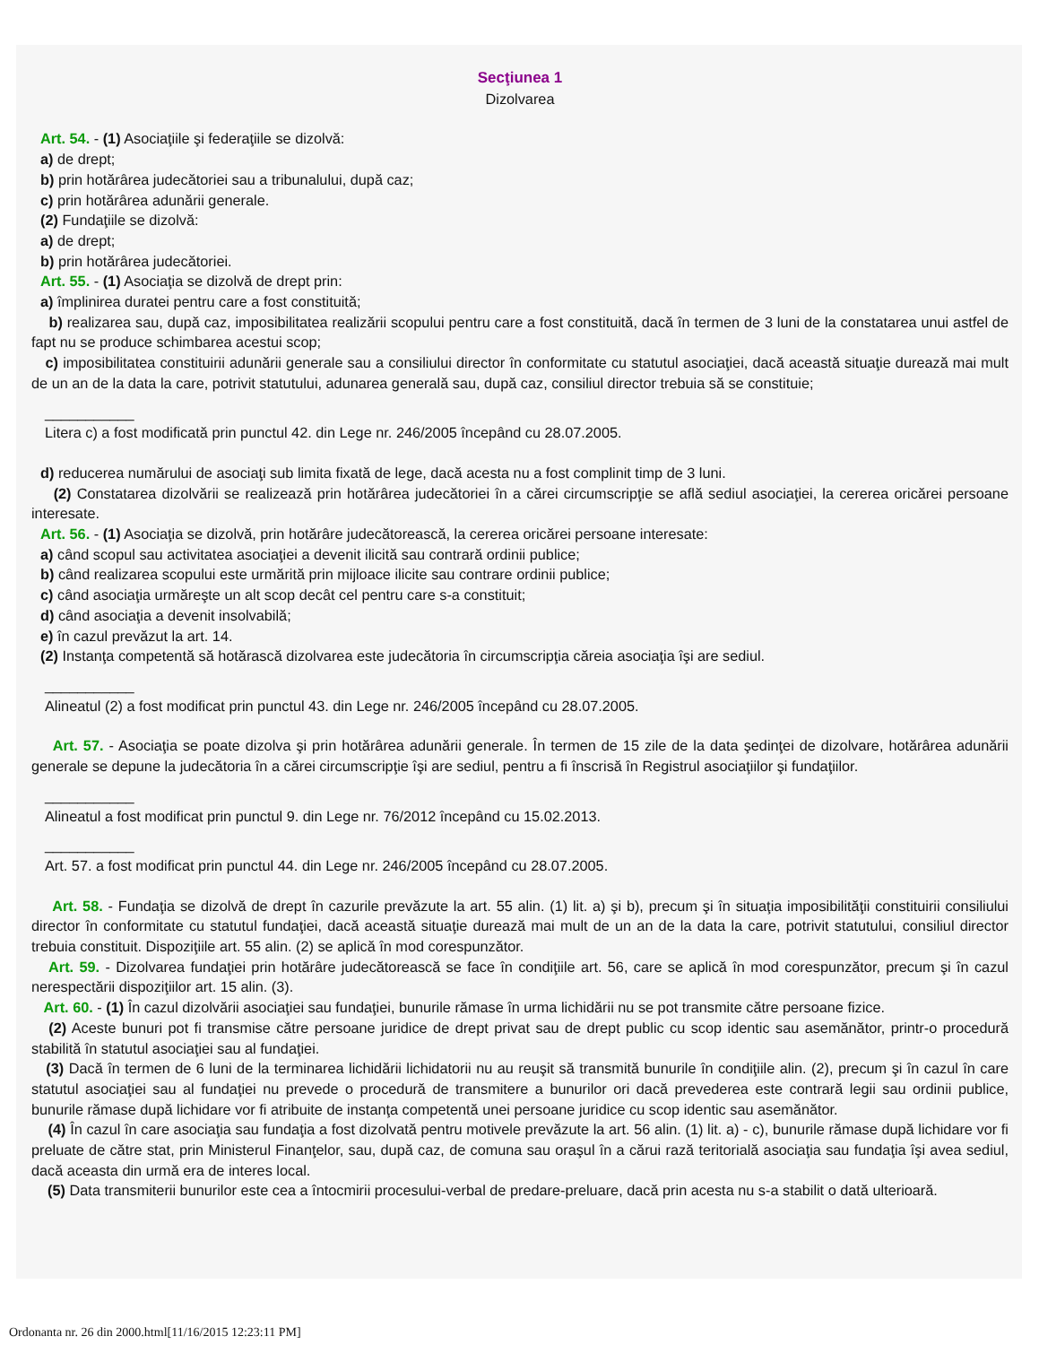Secţiunea 1
Dizolvarea
Art. 54. - (1) Asociaţiile şi federaţiile se dizolvă:
a) de drept;
b) prin hotărârea judecătoriei sau a tribunalului, după caz;
c) prin hotărârea adunării generale.
(2) Fundaţiile se dizolvă:
a) de drept;
b) prin hotărârea judecătoriei.
Art. 55. - (1) Asociaţia se dizolvă de drept prin:
a) împlinirea duratei pentru care a fost constituită;
b) realizarea sau, după caz, imposibilitatea realizării scopului pentru care a fost constituită, dacă în termen de 3 luni de la constatarea unui astfel de fapt nu se produce schimbarea acestui scop;
c) imposibilitatea constituirii adunării generale sau a consiliului director în conformitate cu statutul asociaţiei, dacă această situaţie durează mai mult de un an de la data la care, potrivit statutului, adunarea generală sau, după caz, consiliul director trebuia să se constituie;
___________
Litera c) a fost modificată prin punctul 42. din Lege nr. 246/2005 începând cu 28.07.2005.
d) reducerea numărului de asociaţi sub limita fixată de lege, dacă acesta nu a fost complinit timp de 3 luni.
(2) Constatarea dizolvării se realizează prin hotărârea judecătoriei în a cărei circumscripţie se află sediul asociaţiei, la cererea oricărei persoane interesate.
Art. 56. - (1) Asociaţia se dizolvă, prin hotărâre judecătorească, la cererea oricărei persoane interesate:
a) când scopul sau activitatea asociaţiei a devenit ilicită sau contrară ordinii publice;
b) când realizarea scopului este urmărită prin mijloace ilicite sau contrare ordinii publice;
c) când asociaţia urmăreşte un alt scop decât cel pentru care s-a constituit;
d) când asociaţia a devenit insolvabilă;
e) în cazul prevăzut la art. 14.
(2) Instanţa competentă să hotărască dizolvarea este judecătoria în circumscripţia căreia asociaţia îşi are sediul.
___________
Alineatul (2) a fost modificat prin punctul 43. din Lege nr. 246/2005 începând cu 28.07.2005.
Art. 57. - Asociaţia se poate dizolva şi prin hotărârea adunării generale. În termen de 15 zile de la data şedinţei de dizolvare, hotărârea adunării generale se depune la judecătoria în a cărei circumscripţie îşi are sediul, pentru a fi înscrisă în Registrul asociaţiilor şi fundaţiilor.
___________
Alineatul a fost modificat prin punctul 9. din Lege nr. 76/2012 începând cu 15.02.2013.
___________
Art. 57. a fost modificat prin punctul 44. din Lege nr. 246/2005 începând cu 28.07.2005.
Art. 58. - Fundaţia se dizolvă de drept în cazurile prevăzute la art. 55 alin. (1) lit. a) şi b), precum şi în situaţia imposibilităţii constituirii consiliului director în conformitate cu statutul fundaţiei, dacă această situaţie durează mai mult de un an de la data la care, potrivit statutului, consiliul director trebuia constituit. Dispoziţiile art. 55 alin. (2) se aplică în mod corespunzător.
Art. 59. - Dizolvarea fundaţiei prin hotărâre judecătorească se face în condiţiile art. 56, care se aplică în mod corespunzător, precum şi în cazul nerespectării dispoziţiilor art. 15 alin. (3).
Art. 60. - (1) În cazul dizolvării asociaţiei sau fundaţiei, bunurile rămase în urma lichidării nu se pot transmite către persoane fizice.
(2) Aceste bunuri pot fi transmise către persoane juridice de drept privat sau de drept public cu scop identic sau asemănător, printr-o procedură stabilită în statutul asociaţiei sau al fundaţiei.
(3) Dacă în termen de 6 luni de la terminarea lichidării lichidatorii nu au reuşit să transmită bunurile în condiţiile alin. (2), precum şi în cazul în care statutul asociaţiei sau al fundaţiei nu prevede o procedură de transmitere a bunurilor ori dacă prevederea este contrară legii sau ordinii publice, bunurile rămase după lichidare vor fi atribuite de instanţa competentă unei persoane juridice cu scop identic sau asemănător.
(4) În cazul în care asociaţia sau fundaţia a fost dizolvată pentru motivele prevăzute la art. 56 alin. (1) lit. a) - c), bunurile rămase după lichidare vor fi preluate de către stat, prin Ministerul Finanţelor, sau, după caz, de comuna sau oraşul în a cărui rază teritorială asociaţia sau fundaţia îşi avea sediul, dacă aceasta din urmă era de interes local.
(5) Data transmiterii bunurilor este cea a întocmirii procesului-verbal de predare-preluare, dacă prin acesta nu s-a stabilit o dată ulterioară.
Ordonanta nr. 26 din 2000.html[11/16/2015 12:23:11 PM]